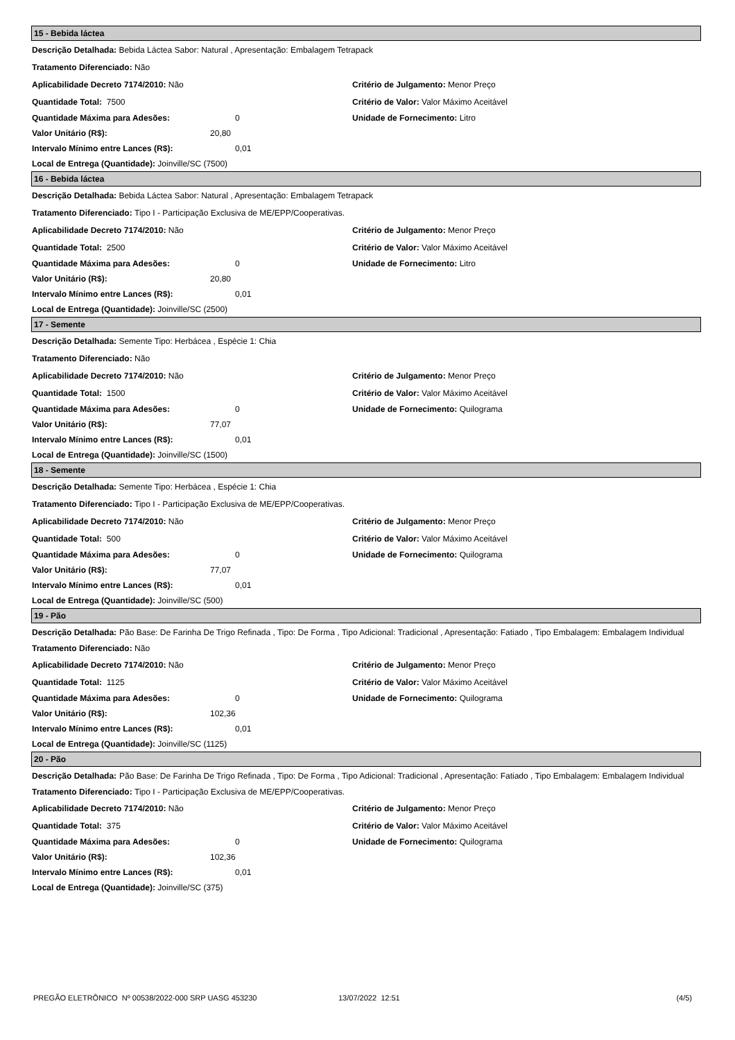15 - Bebida láctea
Descrição Detalhada: Bebida Láctea Sabor: Natural , Apresentação: Embalagem Tetrapack
Tratamento Diferenciado: Não
Aplicabilidade Decreto 7174/2010: Não
Critério de Julgamento: Menor Preço
Quantidade Total: 7500
Critério de Valor: Valor Máximo Aceitável
Quantidade Máxima para Adesões: 0 Unidade de Fornecimento: Litro
Valor Unitário (R$): 20,80
Intervalo Mínimo entre Lances (R$): 0,01
Local de Entrega (Quantidade): Joinville/SC (7500)
16 - Bebida láctea
Descrição Detalhada: Bebida Láctea Sabor: Natural , Apresentação: Embalagem Tetrapack
Tratamento Diferenciado: Tipo I - Participação Exclusiva de ME/EPP/Cooperativas.
Aplicabilidade Decreto 7174/2010: Não
Critério de Julgamento: Menor Preço
Quantidade Total: 2500
Critério de Valor: Valor Máximo Aceitável
Quantidade Máxima para Adesões: 0 Unidade de Fornecimento: Litro
Valor Unitário (R$): 20,80
Intervalo Mínimo entre Lances (R$): 0,01
Local de Entrega (Quantidade): Joinville/SC (2500)
17 - Semente
Descrição Detalhada: Semente Tipo: Herbácea , Espécie 1: Chia
Tratamento Diferenciado: Não
Aplicabilidade Decreto 7174/2010: Não
Critério de Julgamento: Menor Preço
Quantidade Total: 1500
Critério de Valor: Valor Máximo Aceitável
Quantidade Máxima para Adesões: 0
Unidade de Fornecimento: Quilograma
Valor Unitário (R$): 77,07
Intervalo Mínimo entre Lances (R$): 0,01
Local de Entrega (Quantidade): Joinville/SC (1500)
18 - Semente
Descrição Detalhada: Semente Tipo: Herbácea , Espécie 1: Chia
Tratamento Diferenciado: Tipo I - Participação Exclusiva de ME/EPP/Cooperativas.
Aplicabilidade Decreto 7174/2010: Não
Critério de Julgamento: Menor Preço
Quantidade Total: 500
Critério de Valor: Valor Máximo Aceitável
Quantidade Máxima para Adesões: 0
Unidade de Fornecimento: Quilograma
Valor Unitário (R$): 77,07
Intervalo Mínimo entre Lances (R$): 0,01
Local de Entrega (Quantidade): Joinville/SC (500)
19 - Pão
Descrição Detalhada: Pão Base: De Farinha De Trigo Refinada , Tipo: De Forma , Tipo Adicional: Tradicional , Apresentação: Fatiado , Tipo Embalagem: Embalagem Individual
Tratamento Diferenciado: Não
Aplicabilidade Decreto 7174/2010: Não
Critério de Julgamento: Menor Preço
Quantidade Total: 1125
Critério de Valor: Valor Máximo Aceitável
Quantidade Máxima para Adesões: 0
Unidade de Fornecimento: Quilograma
Valor Unitário (R$): 102,36
Intervalo Mínimo entre Lances (R$): 0,01
Local de Entrega (Quantidade): Joinville/SC (1125)
20 - Pão
Descrição Detalhada: Pão Base: De Farinha De Trigo Refinada , Tipo: De Forma , Tipo Adicional: Tradicional , Apresentação: Fatiado , Tipo Embalagem: Embalagem Individual
Tratamento Diferenciado: Tipo I - Participação Exclusiva de ME/EPP/Cooperativas.
Aplicabilidade Decreto 7174/2010: Não
Critério de Julgamento: Menor Preço
Quantidade Total: 375
Critério de Valor: Valor Máximo Aceitável
Quantidade Máxima para Adesões: 0
Unidade de Fornecimento: Quilograma
Valor Unitário (R$): 102,36
Intervalo Mínimo entre Lances (R$): 0,01
Local de Entrega (Quantidade): Joinville/SC (375)
PREGÃO ELETRÔNICO Nº 00538/2022-000 SRP UASG 453230 13/07/2022 12:51 (4/5)